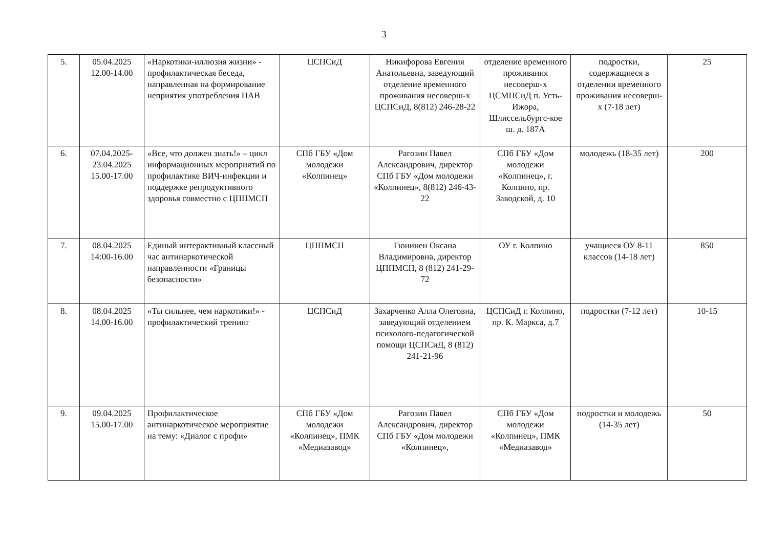3
| 5. | 05.04.2025 12.00-14.00 | «Наркотики-иллюзия жизни» - профилактическая беседа, направленная на формирование неприятия употребления ПАВ | ЦСПСиД | Никифорова Евгения Анатольевна, заведующий отделение временного проживания несоверш-х ЦСПСиД, 8(812) 246-28-22 | отделение временного проживания несоверш-х ЦСМПСиД п. Усть-Ижора, Шлиссельбургс-кое ш. д. 187А | подростки, содержащиеся в отделении временного проживания несоверш-х (7-18 лет) | 25 |
| 6. | 07.04.2025-23.04.2025 15.00-17.00 | «Все, что должен знать!» – цикл информационных мероприятий по профилактике ВИЧ-инфекции и поддержке репродуктивного здоровья совместно с ЦППМСП | СПб ГБУ «Дом молодежи «Колпинец» | Рагозин Павел Александрович, директор СПб ГБУ «Дом молодежи «Колпинец», 8(812) 246-43-22 | СПб ГБУ «Дом молодежи «Колпинец», г. Колпино, пр. Заводской, д. 10 | молодежь (18-35 лет) | 200 |
| 7. | 08.04.2025 14:00-16.00 | Единый интерактивный классный час антинаркотической направленности «Границы безопасности» | ЦППМСП | Гюнинен Оксана Владимировна, директор ЦППМСП, 8 (812) 241-29-72 | ОУ г. Колпино | учащиеся ОУ 8-11 классов (14-18 лет) | 850 |
| 8. | 08.04.2025 14.00-16.00 | «Ты сильнее, чем наркотики!» - профилактический тренинг | ЦСПСиД | Захарченко Алла Олеговна, заведующий отделением психолого-педагогической помощи ЦСПСиД, 8 (812) 241-21-96 | ЦСПСиД г. Колпино, пр. К. Маркса, д.7 | подростки (7-12 лет) | 10-15 |
| 9. | 09.04.2025 15.00-17.00 | Профилактическое антинаркотическое мероприятие на тему: «Диалог с профи» | СПб ГБУ «Дом молодежи «Колпинец», ПМК «Медиазавод» | Рагозин Павел Александрович, директор СПб ГБУ «Дом молодежи «Колпинец», | СПб ГБУ «Дом молодежи «Колпинец», ПМК «Медиазавод» | подростки и молодежь (14-35 лет) | 50 |